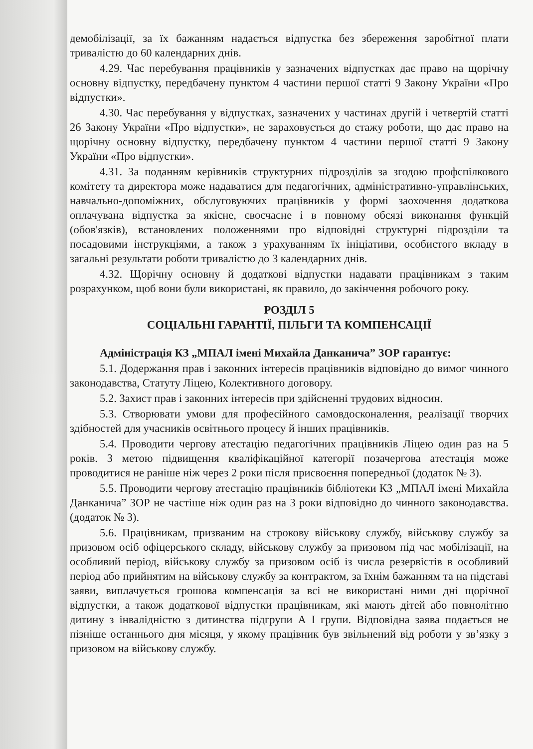демобілізації, за їх бажанням надається відпустка без збереження заробітної плати тривалістю до 60 календарних днів.
4.29. Час перебування працівників у зазначених відпустках дає право на щорічну основну відпустку, передбачену пунктом 4 частини першої статті 9 Закону України «Про відпустки».
4.30. Час перебування у відпустках, зазначених у частинах другій і четвертій статті 26 Закону України «Про відпустки», не зараховується до стажу роботи, що дає право на щорічну основну відпустку, передбачену пунктом 4 частини першої статті 9 Закону України «Про відпустки».
4.31. За поданням керівників структурних підрозділів за згодою профспілкового комітету та директора може надаватися для педагогічних, адміністративно-управлінських, навчально-допоміжних, обслуговуючих працівників у формі заохочення додаткова оплачувана відпустка за якісне, своєчасне і в повному обсязі виконання функцій (обов'язків), встановлених положеннями про відповідні структурні підрозділи та посадовими інструкціями, а також з урахуванням їх ініціативи, особистого вкладу в загальні результати роботи тривалістю до 3 календарних днів.
4.32. Щорічну основну й додаткові відпустки надавати працівникам з таким розрахунком, щоб вони були використані, як правило, до закінчення робочого року.
РОЗДІЛ 5
СОЦІАЛЬНІ ГАРАНТІЇ, ПІЛЬГИ ТА КОМПЕНСАЦІЇ
Адміністрація КЗ „МПАЛ імені Михайла Данканича” ЗОР гарантує:
5.1. Додержання прав і законних інтересів працівників відповідно до вимог чинного законодавства, Статуту Ліцею, Колективного договору.
5.2. Захист прав і законних інтересів при здійсненні трудових відносин.
5.3. Створювати умови для професійного самовдосконалення, реалізації творчих здібностей для учасників освітнього процесу й інших працівників.
5.4. Проводити чергову атестацію педагогічних працівників Ліцею один раз на 5 років. З метою підвищення кваліфікаційної категорії позачергова атестація може проводитися не раніше ніж через 2 роки після присвоєння попередньої (додаток № 3).
5.5. Проводити чергову атестацію працівників бібліотеки КЗ „МПАЛ імені Михайла Данканича” ЗОР не частіше ніж один раз на 3 роки відповідно до чинного законодавства. (додаток № 3).
5.6. Працівникам, призваним на строкову військову службу, військову службу за призовом осіб офіцерського складу, військову службу за призовом під час мобілізації, на особливий період, військову службу за призовом осіб із числа резервістів в особливий період або прийнятим на військову службу за контрактом, за їхнім бажанням та на підставі заяви, виплачується грошова компенсація за всі не використані ними дні щорічної відпустки, а також додаткової відпустки працівникам, які мають дітей або повнолітню дитину з інвалідністю з дитинства підгрупи А I групи. Відповідна заява подається не пізніше останнього дня місяця, у якому працівник був звільнений від роботи у зв’язку з призовом на військову службу.